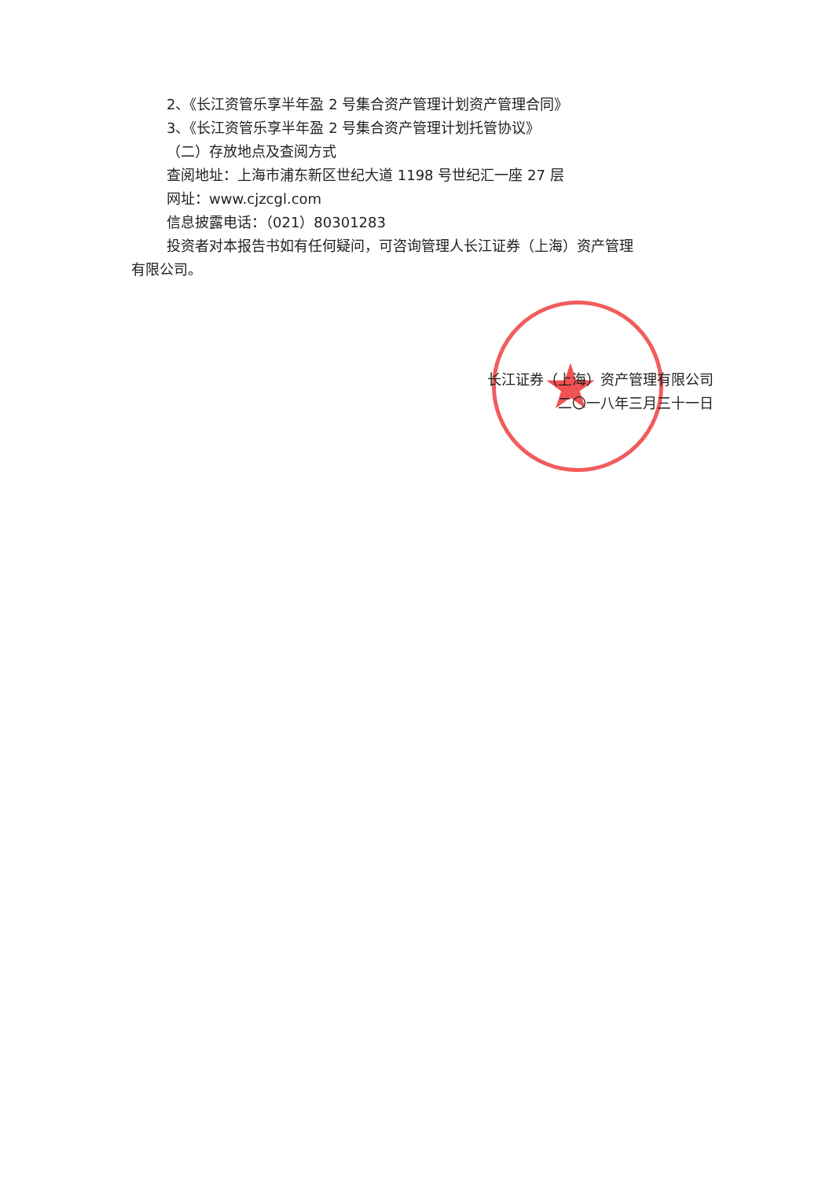★
2、《长江资管乐享半年盈 2 号集合资产管理计划资产管理合同》
3、《长江资管乐享半年盈 2 号集合资产管理计划托管协议》
（二）存放地点及查阅方式
查阅地址：上海市浦东新区世纪大道 1198 号世纪汇一座 27 层
网址：www.cjzcgl.com
信息披露电话：（021）80301283
投资者对本报告书如有任何疑问，可咨询管理人长江证券（上海）资产管理
有限公司。
长江证券（上海）资产管理有限公司
二〇一八年三月三十一日